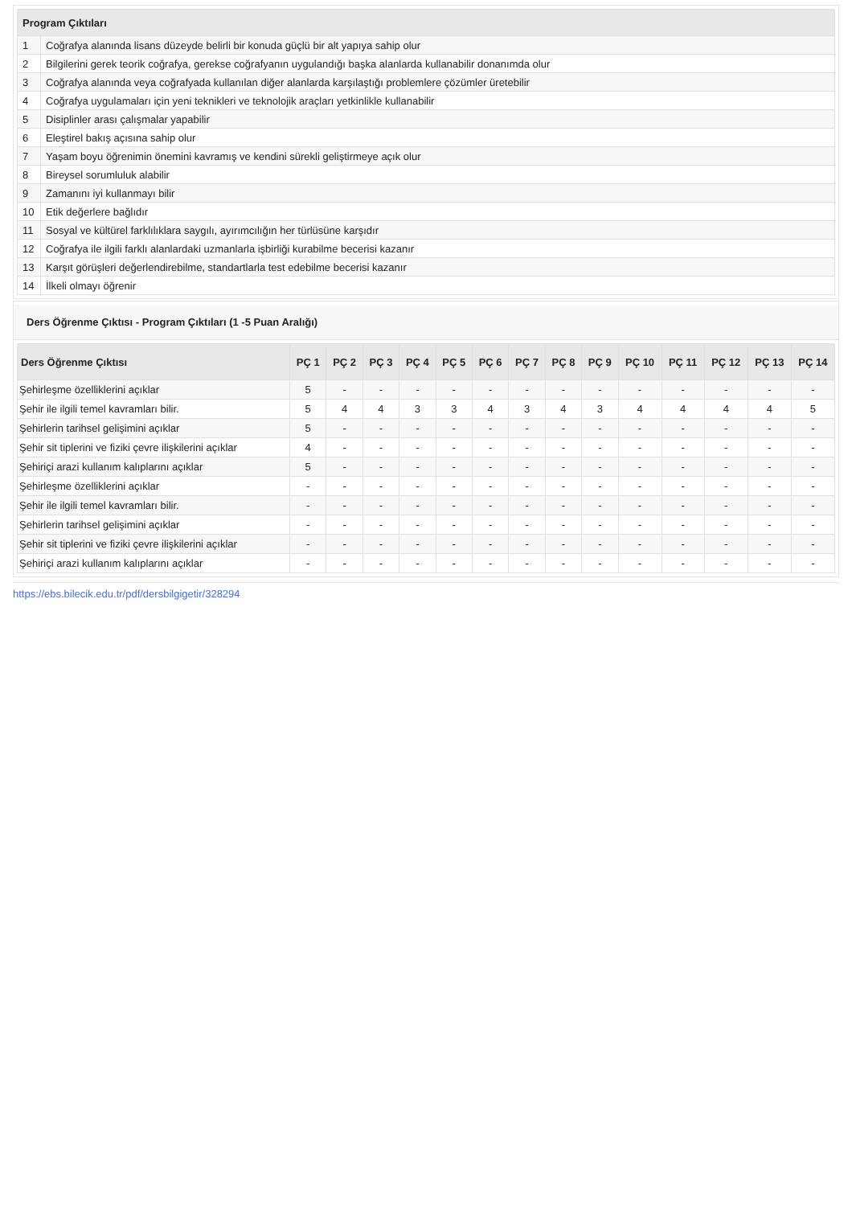| Program Çıktıları | |
| --- | --- |
| 1 | Coğrafya alanında lisans düzeyde belirli bir konuda güçlü bir alt yapıya sahip olur |
| 2 | Bilgilerini gerek teorik coğrafya, gerekse coğrafyanın uygulandığı başka alanlarda kullanabilir donanımda olur |
| 3 | Coğrafya alanında veya coğrafyada kullanılan diğer alanlarda karşılaştığı problemlere çözümler üretebilir |
| 4 | Coğrafya uygulamaları için yeni teknikleri ve teknolojik araçları yetkinlikle kullanabilir |
| 5 | Disiplinler arası çalışmalar yapabilir |
| 6 | Eleştirel bakış açısına sahip olur |
| 7 | Yaşam boyu öğrenimin önemini kavramış ve kendini sürekli geliştirmeye açık olur |
| 8 | Bireysel sorumluluk alabilir |
| 9 | Zamanını iyi kullanmayı bilir |
| 10 | Etik değerlere bağlıdır |
| 11 | Sosyal ve kültürel farklılıklara saygılı, ayırımcılığın her türlüsüne karşıdır |
| 12 | Coğrafya ile ilgili farklı alanlardaki uzmanlarla işbirliği kurabilme becerisi kazanır |
| 13 | Karşıt görüşleri değerlendirebilme, standartlarla test edebilme becerisi kazanır |
| 14 | İlkeli olmayı öğrenir |
Ders Öğrenme Çıktısı - Program Çıktıları (1 -5 Puan Aralığı)
| Ders Öğrenme Çıktısı | PÇ 1 | PÇ 2 | PÇ 3 | PÇ 4 | PÇ 5 | PÇ 6 | PÇ 7 | PÇ 8 | PÇ 9 | PÇ 10 | PÇ 11 | PÇ 12 | PÇ 13 | PÇ 14 |
| --- | --- | --- | --- | --- | --- | --- | --- | --- | --- | --- | --- | --- | --- | --- |
| Şehirleşme özelliklerini açıklar | 5 | - | - | - | - | - | - | - | - | - | - | - | - | - |
| Şehir ile ilgili temel kavramları bilir. | 5 | 4 | 4 | 3 | 3 | 4 | 3 | 4 | 3 | 4 | 4 | 4 | 4 | 5 |
| Şehirlerin tarihsel gelişimini açıklar | 5 | - | - | - | - | - | - | - | - | - | - | - | - | - |
| Şehir sit tiplerini ve fiziki çevre ilişkilerini açıklar | 4 | - | - | - | - | - | - | - | - | - | - | - | - | - |
| Şehiriçi arazi kullanım kalıplarını açıklar | 5 | - | - | - | - | - | - | - | - | - | - | - | - | - |
| Şehirleşme özelliklerini açıklar | - | - | - | - | - | - | - | - | - | - | - | - | - | - |
| Şehir ile ilgili temel kavramları bilir. | - | - | - | - | - | - | - | - | - | - | - | - | - | - |
| Şehirlerin tarihsel gelişimini açıklar | - | - | - | - | - | - | - | - | - | - | - | - | - | - |
| Şehir sit tiplerini ve fiziki çevre ilişkilerini açıklar | - | - | - | - | - | - | - | - | - | - | - | - | - | - |
| Şehiriçi arazi kullanım kalıplarını açıklar | - | - | - | - | - | - | - | - | - | - | - | - | - | - |
https://ebs.bilecik.edu.tr/pdf/dersbilgigetir/328294